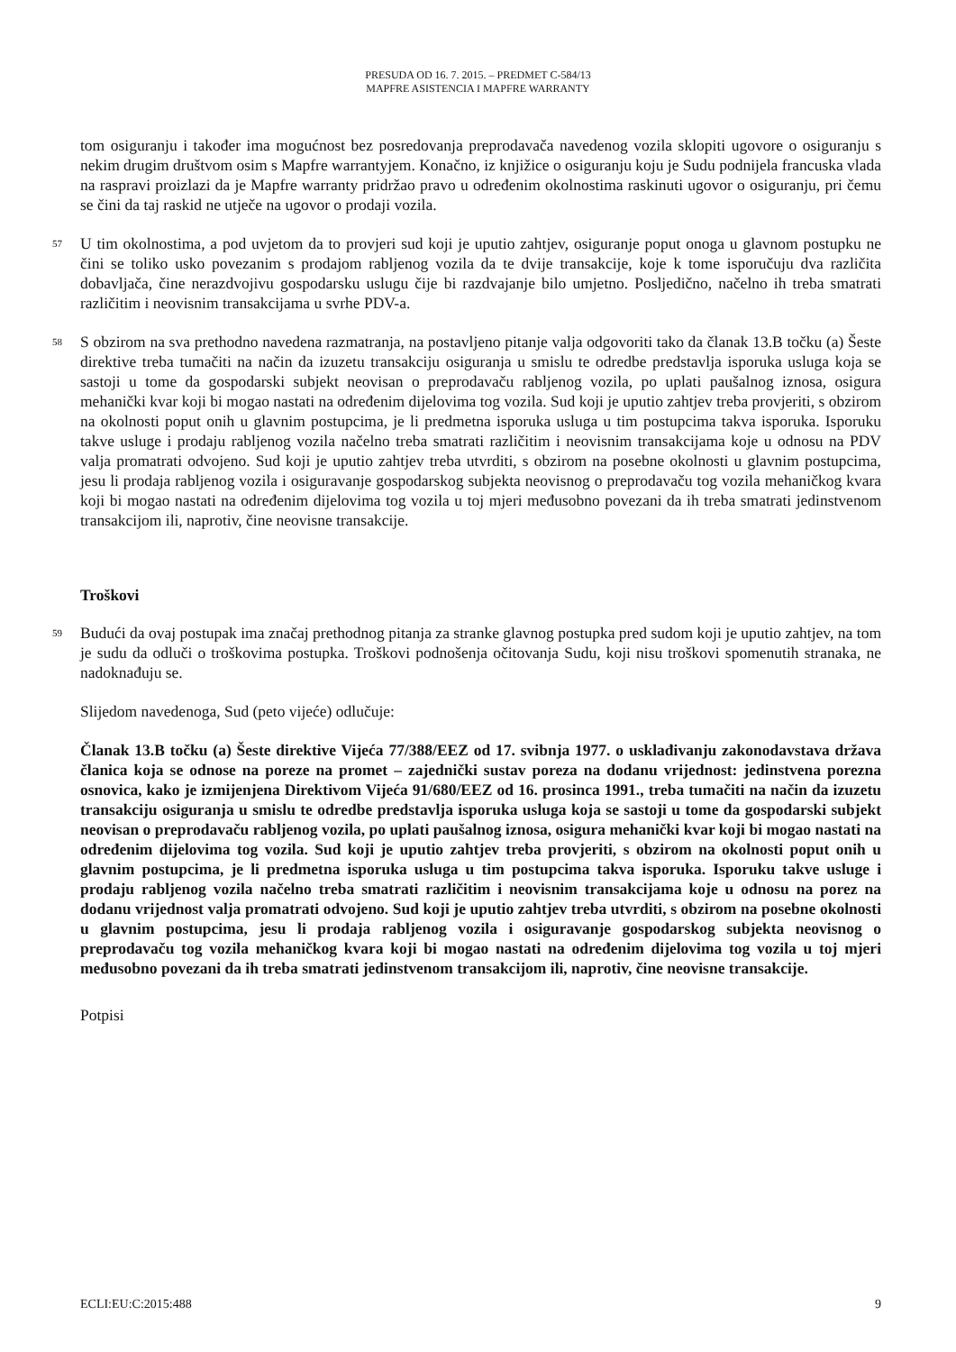PRESUDA OD 16. 7. 2015. – PREDMET C-584/13
MAPFRE ASISTENCIA I MAPFRE WARRANTY
tom osiguranju i također ima mogućnost bez posredovanja preprodavača navedenog vozila sklopiti ugovore o osiguranju s nekim drugim društvom osim s Mapfre warrantyjem. Konačno, iz knjižice o osiguranju koju je Sudu podnijela francuska vlada na raspravi proizlazi da je Mapfre warranty pridržao pravo u određenim okolnostima raskinuti ugovor o osiguranju, pri čemu se čini da taj raskid ne utječe na ugovor o prodaji vozila.
57
U tim okolnostima, a pod uvjetom da to provjeri sud koji je uputio zahtjev, osiguranje poput onoga u glavnom postupku ne čini se toliko usko povezanim s prodajom rabljenog vozila da te dvije transakcije, koje k tome isporučuju dva različita dobavljača, čine nerazdvojivu gospodarsku uslugu čije bi razdvajanje bilo umjetno. Posljedično, načelno ih treba smatrati različitim i neovisnim transakcijama u svrhe PDV-a.
58
S obzirom na sva prethodno navedena razmatranja, na postavljeno pitanje valja odgovoriti tako da članak 13.B točku (a) Šeste direktive treba tumačiti na način da izuzetu transakciju osiguranja u smislu te odredbe predstavlja isporuka usluga koja se sastoji u tome da gospodarski subjekt neovisan o preprodavaču rabljenog vozila, po uplati paušalnog iznosa, osigura mehanički kvar koji bi mogao nastati na određenim dijelovima tog vozila. Sud koji je uputio zahtjev treba provjeriti, s obzirom na okolnosti poput onih u glavnim postupcima, je li predmetna isporuka usluga u tim postupcima takva isporuka. Isporuku takve usluge i prodaju rabljenog vozila načelno treba smatrati različitim i neovisnim transakcijama koje u odnosu na PDV valja promatrati odvojeno. Sud koji je uputio zahtjev treba utvrditi, s obzirom na posebne okolnosti u glavnim postupcima, jesu li prodaja rabljenog vozila i osiguravanje gospodarskog subjekta neovisnog o preprodavaču tog vozila mehaničkog kvara koji bi mogao nastati na određenim dijelovima tog vozila u toj mjeri međusobno povezani da ih treba smatrati jedinstvenom transakcijom ili, naprotiv, čine neovisne transakcije.
Troškovi
59
Budući da ovaj postupak ima značaj prethodnog pitanja za stranke glavnog postupka pred sudom koji je uputio zahtjev, na tom je sudu da odluči o troškovima postupka. Troškovi podnošenja očitovanja Sudu, koji nisu troškovi spomenutih stranaka, ne nadoknađuju se.
Slijedom navedenoga, Sud (peto vijeće) odlučuje:
Članak 13.B točku (a) Šeste direktive Vijeća 77/388/EEZ od 17. svibnja 1977. o usklađivanju zakonodavstava država članica koja se odnose na poreze na promet – zajednički sustav poreza na dodanu vrijednost: jedinstvena porezna osnovica, kako je izmijenjena Direktivom Vijeća 91/680/EEZ od 16. prosinca 1991., treba tumačiti na način da izuzetu transakciju osiguranja u smislu te odredbe predstavlja isporuka usluga koja se sastoji u tome da gospodarski subjekt neovisan o preprodavaču rabljenog vozila, po uplati paušalnog iznosa, osigura mehanički kvar koji bi mogao nastati na određenim dijelovima tog vozila. Sud koji je uputio zahtjev treba provjeriti, s obzirom na okolnosti poput onih u glavnim postupcima, je li predmetna isporuka usluga u tim postupcima takva isporuka. Isporuku takve usluge i prodaju rabljenog vozila načelno treba smatrati različitim i neovisnim transakcijama koje u odnosu na porez na dodanu vrijednost valja promatrati odvojeno. Sud koji je uputio zahtjev treba utvrditi, s obzirom na posebne okolnosti u glavnim postupcima, jesu li prodaja rabljenog vozila i osiguravanje gospodarskog subjekta neovisnog o preprodavaču tog vozila mehaničkog kvara koji bi mogao nastati na određenim dijelovima tog vozila u toj mjeri međusobno povezani da ih treba smatrati jedinstvenom transakcijom ili, naprotiv, čine neovisne transakcije.
Potpisi
ECLI:EU:C:2015:488 9